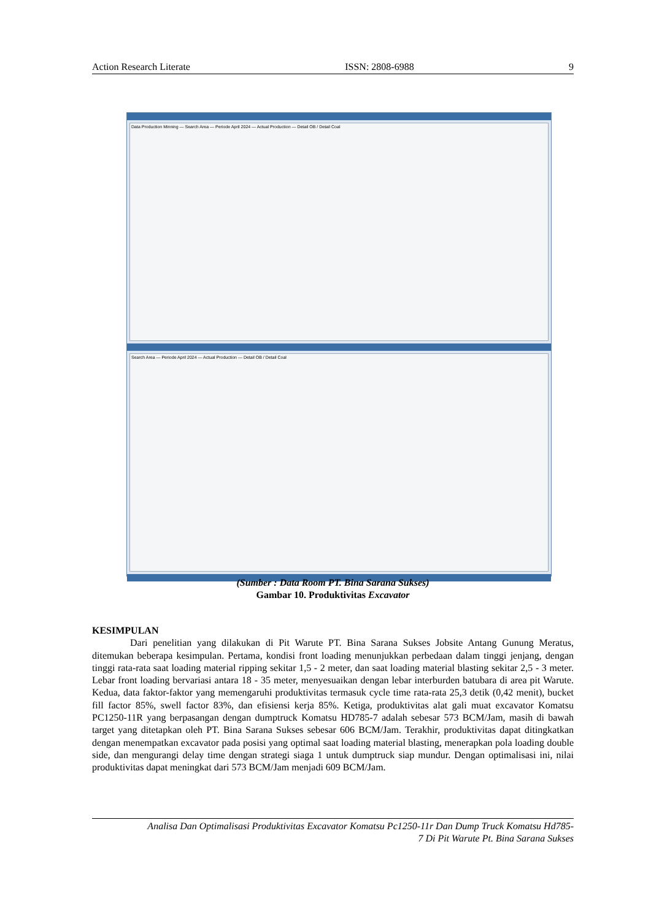Action Research Literate ISSN: 2808-6988 9
Data Production Minning — Search Area — Periode April 2024 — Actual Production — Detail OB / Detail Coal
Search Area — Periode April 2024 — Actual Production — Detail OB / Detail Coal
(Sumber : Data Room PT. Bina Sarana Sukses)
Gambar 10. Produktivitas Excavator
KESIMPULAN
Dari penelitian yang dilakukan di Pit Warute PT. Bina Sarana Sukses Jobsite Antang Gunung Meratus, ditemukan beberapa kesimpulan. Pertama, kondisi front loading menunjukkan perbedaan dalam tinggi jenjang, dengan tinggi rata-rata saat loading material ripping sekitar 1,5 - 2 meter, dan saat loading material blasting sekitar 2,5 - 3 meter. Lebar front loading bervariasi antara 18 - 35 meter, menyesuaikan dengan lebar interburden batubara di area pit Warute. Kedua, data faktor-faktor yang memengaruhi produktivitas termasuk cycle time rata-rata 25,3 detik (0,42 menit), bucket fill factor 85%, swell factor 83%, dan efisiensi kerja 85%. Ketiga, produktivitas alat gali muat excavator Komatsu PC1250-11R yang berpasangan dengan dumptruck Komatsu HD785-7 adalah sebesar 573 BCM/Jam, masih di bawah target yang ditetapkan oleh PT. Bina Sarana Sukses sebesar 606 BCM/Jam. Terakhir, produktivitas dapat ditingkatkan dengan menempatkan excavator pada posisi yang optimal saat loading material blasting, menerapkan pola loading double side, dan mengurangi delay time dengan strategi siaga 1 untuk dumptruck siap mundur. Dengan optimalisasi ini, nilai produktivitas dapat meningkat dari 573 BCM/Jam menjadi 609 BCM/Jam.
Analisa Dan Optimalisasi Produktivitas Excavator Komatsu Pc1250-11r Dan Dump Truck Komatsu Hd785-
7 Di Pit Warute Pt. Bina Sarana Sukses